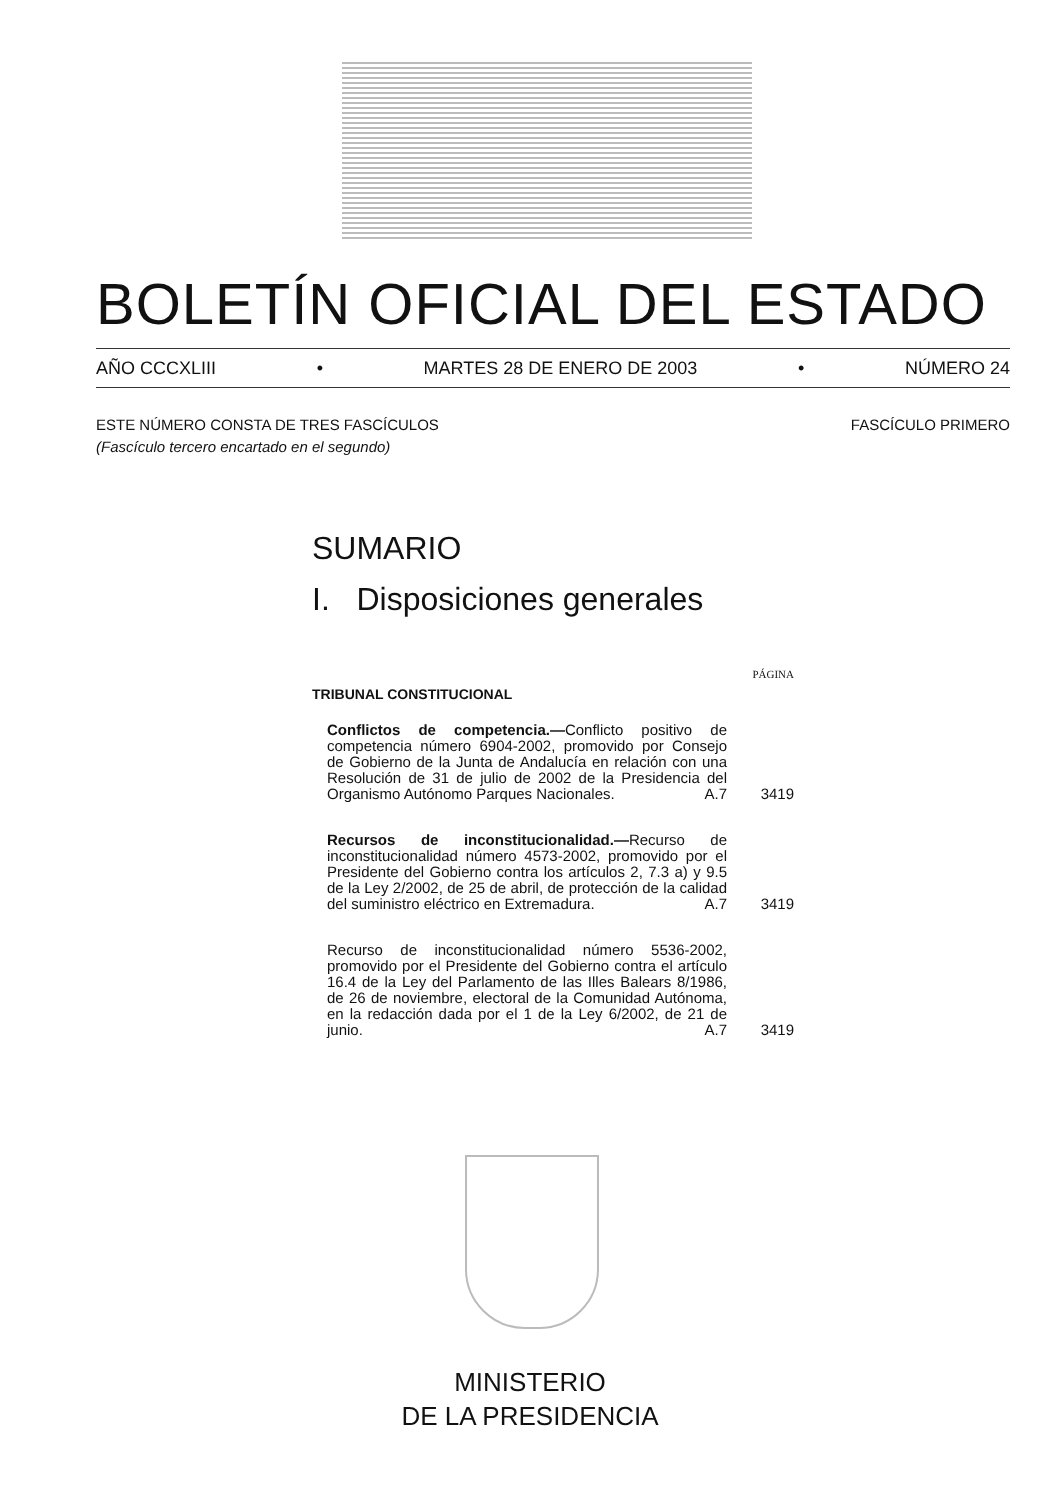BOLETÍN OFICIAL DEL ESTADO
AÑO CCCXLIII • MARTES 28 DE ENERO DE 2003 • NÚMERO 24
FASCÍCULO PRIMERO ESTE NÚMERO CONSTA DE TRES FASCÍCULOS
(Fascículo tercero encartado en el segundo)
SUMARIO
I. Disposiciones generales
PÁGINA
TRIBUNAL CONSTITUCIONAL
Conflictos de competencia.—Conflicto positivo de competencia número 6904-2002, promovido por Consejo de Gobierno de la Junta de Andalucía en relación con una Resolución de 31 de julio de 2002 de la Presidencia del Organismo Autónomo Parques Nacionales. A.7
3419
Recursos de inconstitucionalidad.—Recurso de inconstitucionalidad número 4573-2002, promovido por el Presidente del Gobierno contra los artículos 2, 7.3 a) y 9.5 de la Ley 2/2002, de 25 de abril, de protección de la calidad del suministro eléctrico en Extremadura. A.7
3419
Recurso de inconstitucionalidad número 5536-2002, promovido por el Presidente del Gobierno contra el artículo 16.4 de la Ley del Parlamento de las Illes Balears 8/1986, de 26 de noviembre, electoral de la Comunidad Autónoma, en la redacción dada por el 1 de la Ley 6/2002, de 21 de junio. A.7
3419
MINISTERIO
DE LA PRESIDENCIA